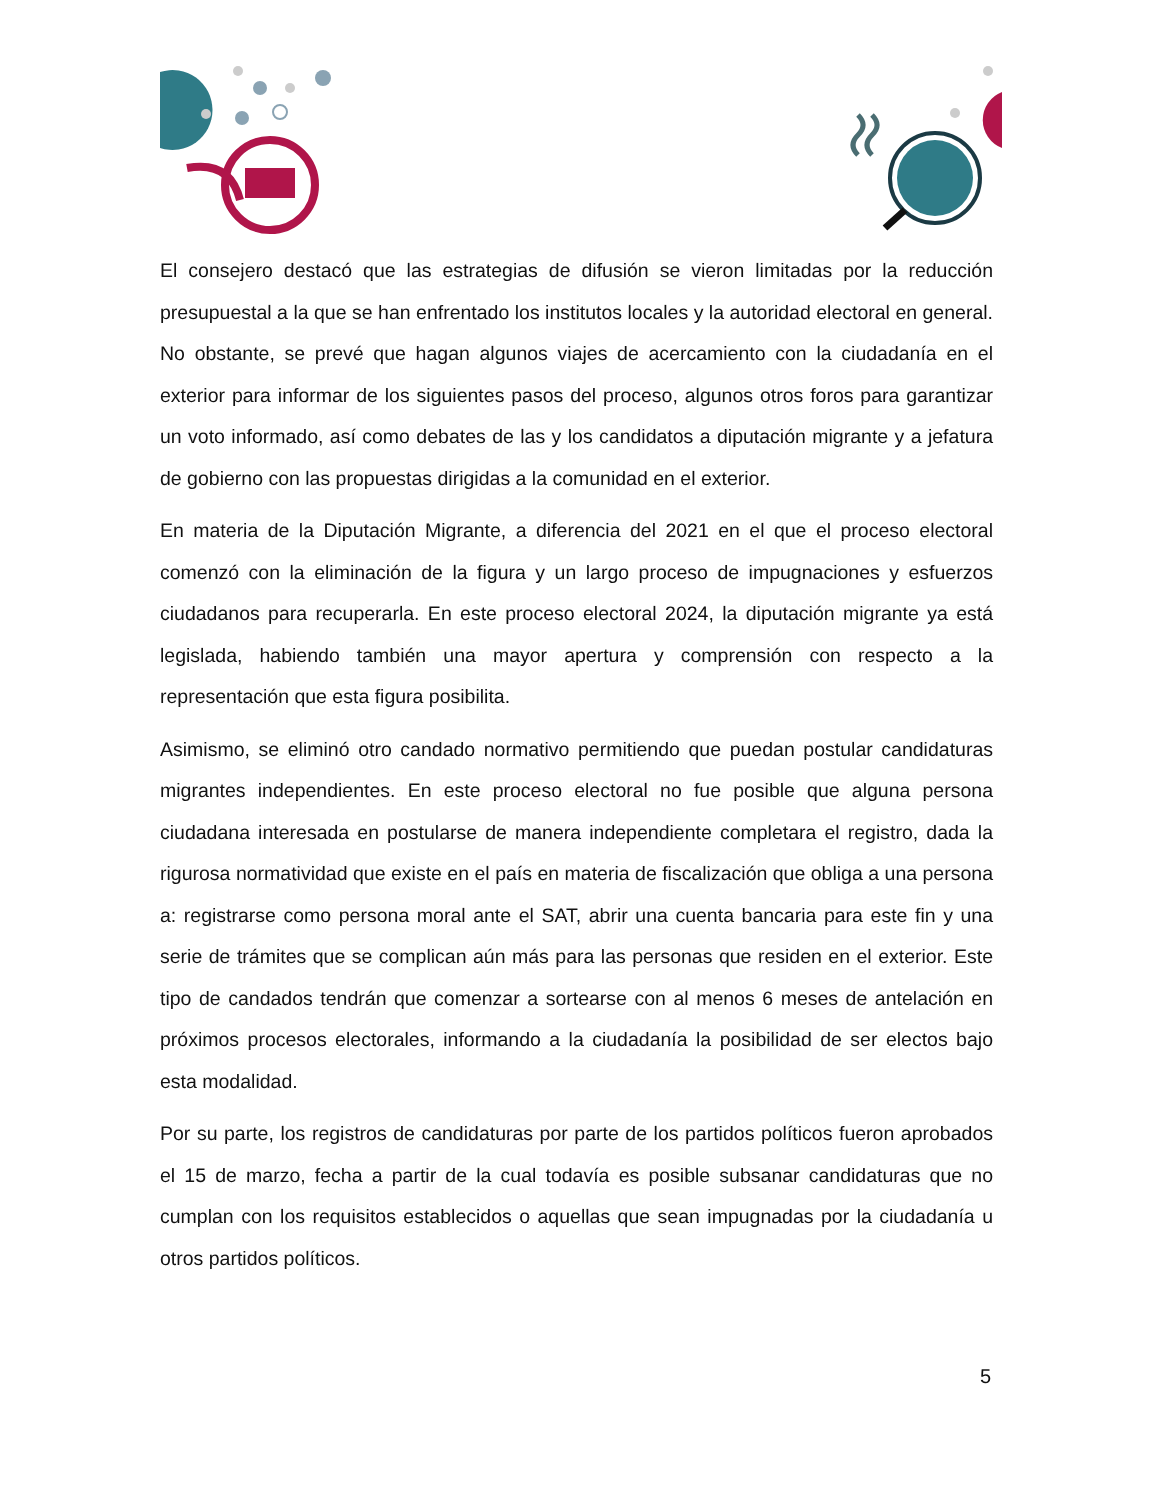El consejero destacó que las estrategias de difusión se vieron limitadas por la reducción presupuestal a la que se han enfrentado los institutos locales y la autoridad electoral en general. No obstante, se prevé que hagan algunos viajes de acercamiento con la ciudadanía en el exterior para informar de los siguientes pasos del proceso, algunos otros foros para garantizar un voto informado, así como debates de las y los candidatos a diputación migrante y a jefatura de gobierno con las propuestas dirigidas a la comunidad en el exterior.
En materia de la Diputación Migrante, a diferencia del 2021 en el que el proceso electoral comenzó con la eliminación de la figura y un largo proceso de impugnaciones y esfuerzos ciudadanos para recuperarla. En este proceso electoral 2024, la diputación migrante ya está legislada, habiendo también una mayor apertura y comprensión con respecto a la representación que esta figura posibilita.
Asimismo, se eliminó otro candado normativo permitiendo que puedan postular candidaturas migrantes independientes. En este proceso electoral no fue posible que alguna persona ciudadana interesada en postularse de manera independiente completara el registro, dada la rigurosa normatividad que existe en el país en materia de fiscalización que obliga a una persona a: registrarse como persona moral ante el SAT, abrir una cuenta bancaria para este fin y una serie de trámites que se complican aún más para las personas que residen en el exterior. Este tipo de candados tendrán que comenzar a sortearse con al menos 6 meses de antelación en próximos procesos electorales, informando a la ciudadanía la posibilidad de ser electos bajo esta modalidad.
Por su parte, los registros de candidaturas por parte de los partidos políticos fueron aprobados el 15 de marzo, fecha a partir de la cual todavía es posible subsanar candidaturas que no cumplan con los requisitos establecidos o aquellas que sean impugnadas por la ciudadanía u otros partidos políticos.
5